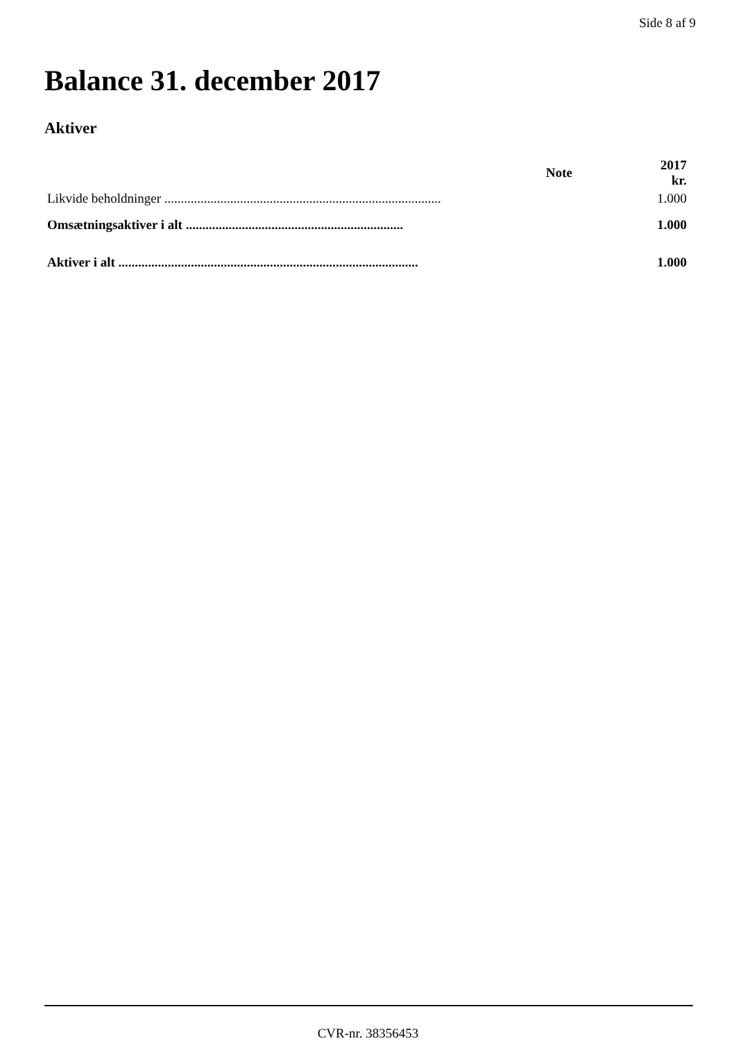Side 8 af 9
Balance 31. december 2017
Aktiver
| | Note | 2017 kr. |
| --- | --- | --- |
| Likvide beholdninger .................................................................................... | | 1.000 |
| Omsætningsaktiver i alt .................................................................. | | 1.000 |
| Aktiver i alt ........................................................................................... | | 1.000 |
CVR-nr. 38356453